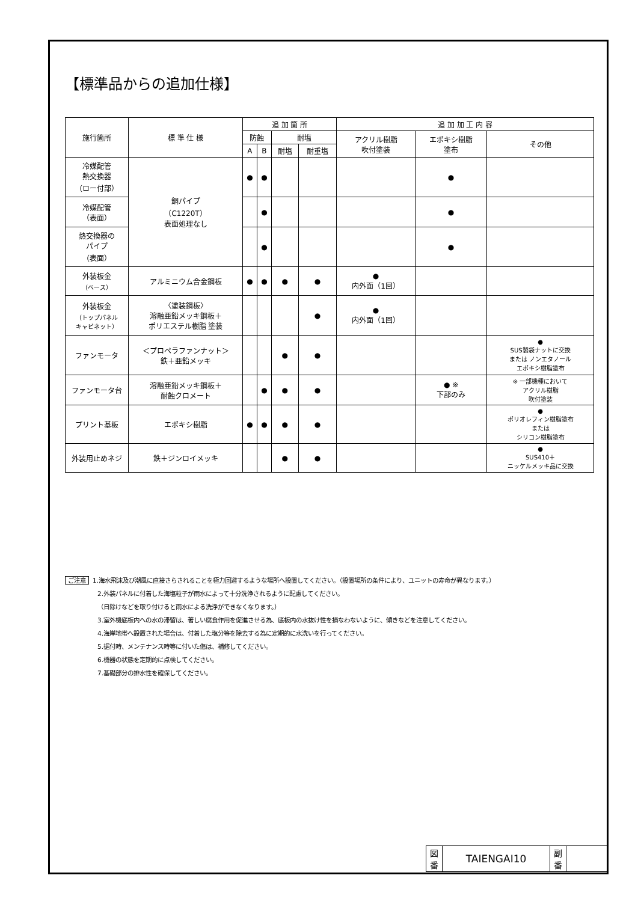【標準品からの追加仕様】
| 施行箇所 | 標 準 仕 様 | 追 加 箇 所 | | | | 追 加 加 工 内 容 | | |
| --- | --- | --- | --- | --- | --- | --- | --- | --- |
| | | 防蝕 | | 耐塩 | | アクリル樹脂 吹付塗装 | エポキシ樹脂 塗布 | その他 |
| | | A | B | 耐塩 | 耐重塩 | | | |
| 冷媒配管 熱交換器 （ロー付部） | 銅パイプ （C1220T） 表面処理なし | ● | ● | | | | ● | |
| 冷媒配管 （表面） | | | ● | | | | ● | |
| 熱交換器の パイプ （表面） | | | ● | | | | ● | |
| 外装板金 （ベース） | アルミニウム合金鋼板 | ● | ● | ● | ● | ● 内外面（1回） | | |
| 外装板金 （トップパネル キャビネット） | 〈塗装鋼板〉 溶融亜鉛メッキ鋼板＋ ポリエステル樹脂 塗装 | | | | ● | ● 内外面（1回） | | |
| ファンモータ | ＜プロペラファンナット＞ 鉄＋亜鉛メッキ | | | ● | ● | | | ● SUS製袋ナットに交換 または ノンエタノール エポキシ樹脂塗布 |
| ファンモータ台 | 溶融亜鉛メッキ鋼板＋ 耐蝕クロメート | | ● | ● | ● | | ● ※ 下部のみ | ※ 一部機種において アクリル樹脂 吹付塗装 |
| プリント基板 | エポキシ樹脂 | ● | ● | ● | ● | | | ● ポリオレフィン樹脂塗布 または シリコン樹脂塗布 |
| 外装用止めネジ | 鉄＋ジンロイメッキ | | | ● | ● | | | ● SUS410＋ ニッケルメッキ品に交換 |
ご注意 1.海水飛沫及び潮風に直接さらされることを極力回避するような場所へ設置してください。（設置場所の条件により、ユニットの寿命が異なります。）
2.外装パネルに付着した海塩粒子が雨水によって十分洗浄されるように配慮してください。
（日除けなどを取り付けると雨水による洗浄ができなくなります。）
3.室外機底板内への水の滞留は、著しい腐食作用を促進させる為、底板内の水抜け性を損なわないように、傾きなどを注意してください。
4.海岸地帯へ設置された場合は、付着した塩分等を除去する為に定期的に水洗いを行ってください。
5.据付時、メンテナンス時等に付いた傷は、補修してください。
6.機器の状態を定期的に点検してください。
7.基礎部分の排水性を確保してください。
| 図 番 | TAIENGAI10 | 副 番 | |